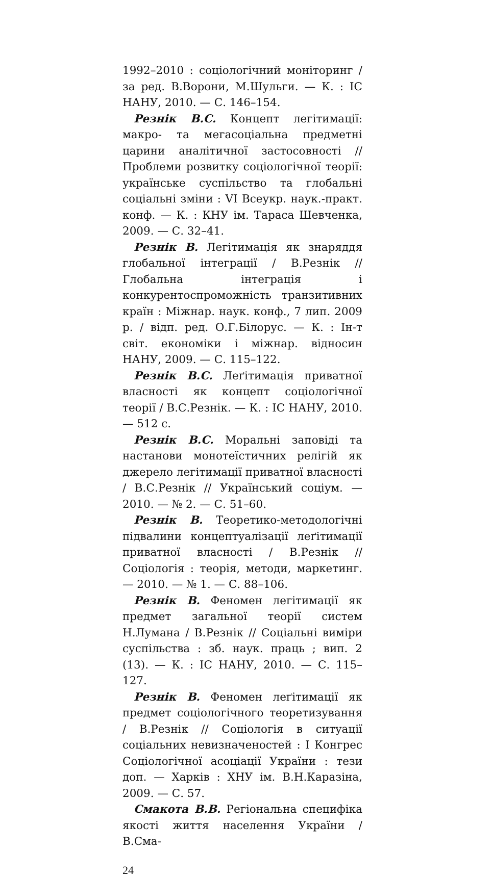1992–2010 : соціологічний моніторинг / за ред. В.Ворони, М.Шульги. — К. : ІС НАНУ, 2010. — С. 146–154.
Резнік В.С. Концепт легітимації: макро- та мегасоціальна предметні царини аналітичної застосовності // Проблеми розвитку соціологічної теорії: українське суспільство та глобальні соціальні зміни : VI Всеукр. наук.-практ. конф. — К. : КНУ ім. Тараса Шевченка, 2009. — С. 32–41.
Резнік В. Легітимація як знаряддя глобальної інтеграції / В.Резнік // Глобальна інтеграція і конкурентоспроможність транзитивних країн : Міжнар. наук. конф., 7 лип. 2009 р. / відп. ред. О.Г.Білорус. — К. : Ін-т світ. економіки і міжнар. відносин НАНУ, 2009. — С. 115–122.
Резнік В.С. Леґітимація приватної власності як концепт соціологічної теорії / В.С.Резнік. — К. : ІС НАНУ, 2010. — 512 с.
Резнік В.С. Моральні заповіді та настанови монотеїстичних релігій як джерело легітимації приватної власності / В.С.Резнік // Український соціум. — 2010. — № 2. — С. 51–60.
Резнік В. Теоретико-методологічні підвалини концептуалізації леґітимації приватної власності / В.Резнік // Соціологія : теорія, методи, маркетинг. — 2010. — № 1. — С. 88–106.
Резнік В. Феномен легітимації як предмет загальної теорії систем Н.Лумана / В.Резнік // Соціальні виміри суспільства : зб. наук. праць ; вип. 2 (13). — К. : ІС НАНУ, 2010. — С. 115–127.
Резнік В. Феномен леґітимації як предмет соціологічного теоретизування / В.Резнік // Соціологія в ситуації соціальних невизначеностей : І Конгрес Соціологічної асоціації України : тези доп. — Харків : ХНУ ім. В.Н.Каразіна, 2009. — С. 57.
Смакота В.В. Регіональна специфіка якості життя населення України / В.Сма-
24